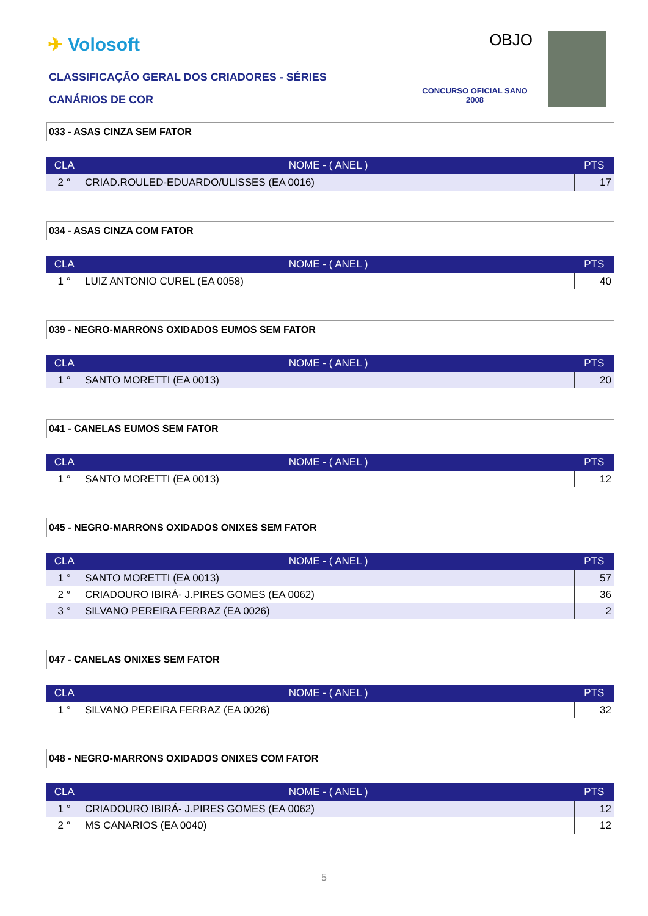✈ Volosoft
CLASSIFICAÇÃO GERAL DOS CRIADORES - SÉRIES
CANÁRIOS DE COR
OBJO
CONCURSO OFICIAL SANO 2008
033 - ASAS CINZA SEM FATOR
| CLA | NOME - ( ANEL ) | PTS |
| --- | --- | --- |
| 2 ° | CRIAD.ROULED-EDUARDO/ULISSES (EA 0016) | 17 |
034 - ASAS CINZA COM FATOR
| CLA | NOME - ( ANEL ) | PTS |
| --- | --- | --- |
| 1 ° | LUIZ ANTONIO CUREL (EA 0058) | 40 |
039 - NEGRO-MARRONS OXIDADOS EUMOS SEM FATOR
| CLA | NOME - ( ANEL ) | PTS |
| --- | --- | --- |
| 1 ° | SANTO MORETTI (EA 0013) | 20 |
041 - CANELAS EUMOS SEM FATOR
| CLA | NOME - ( ANEL ) | PTS |
| --- | --- | --- |
| 1 ° | SANTO MORETTI (EA 0013) | 12 |
045 - NEGRO-MARRONS OXIDADOS ONIXES SEM FATOR
| CLA | NOME - ( ANEL ) | PTS |
| --- | --- | --- |
| 1 ° | SANTO MORETTI (EA 0013) | 57 |
| 2 ° | CRIADOURO IBIRÁ- J.PIRES GOMES (EA 0062) | 36 |
| 3 ° | SILVANO PEREIRA FERRAZ (EA 0026) | 2 |
047 - CANELAS ONIXES SEM FATOR
| CLA | NOME - ( ANEL ) | PTS |
| --- | --- | --- |
| 1 ° | SILVANO PEREIRA FERRAZ (EA 0026) | 32 |
048 - NEGRO-MARRONS OXIDADOS ONIXES COM FATOR
| CLA | NOME - ( ANEL ) | PTS |
| --- | --- | --- |
| 1 ° | CRIADOURO IBIRÁ- J.PIRES GOMES (EA 0062) | 12 |
| 2 ° | MS CANARIOS (EA 0040) | 12 |
5